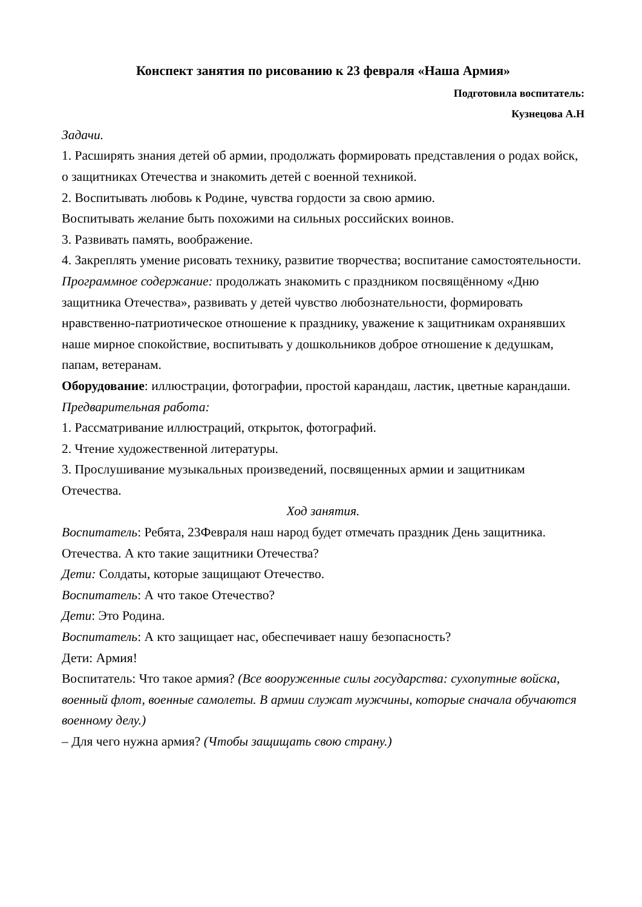Конспект занятия по рисованию к 23 февраля «Наша Армия»
Подготовила воспитатель:
Кузнецова А.Н
Задачи.
1. Расширять знания детей об армии, продолжать формировать представления о родах войск, о защитниках Отечества и знакомить детей с военной техникой.
2. Воспитывать любовь к Родине, чувства гордости за свою армию.
Воспитывать желание быть похожими на сильных российских воинов.
3. Развивать память, воображение.
4. Закреплять умение рисовать технику, развитие творчества; воспитание самостоятельности.
Программное содержание: продолжать знакомить с праздником посвящённому «Дню защитника Отечества», развивать у детей чувство любознательности, формировать нравственно-патриотическое отношение к празднику, уважение к защитникам охранявших наше мирное спокойствие, воспитывать у дошкольников доброе отношение к дедушкам, папам, ветеранам.
Оборудование: иллюстрации, фотографии, простой карандаш, ластик, цветные карандаши.
Предварительная работа:
1. Рассматривание иллюстраций, открыток, фотографий.
2. Чтение художественной литературы.
3. Прослушивание музыкальных произведений, посвященных армии и защитникам Отечества.
Ход занятия.
Воспитатель: Ребята, 23Февраля наш народ будет отмечать праздник День защитника. Отечества. А кто такие защитники Отечества?
Дети: Солдаты, которые защищают Отечество.
Воспитатель: А что такое Отечество?
Дети: Это Родина.
Воспитатель: А кто защищает нас, обеспечивает нашу безопасность?
Дети: Армия!
Воспитатель: Что такое армия? (Все вооруженные силы государства: сухопутные войска, военный флот, военные самолеты. В армии служат мужчины, которые сначала обучаются военному делу.)
– Для чего нужна армия? (Чтобы защищать свою страну.)